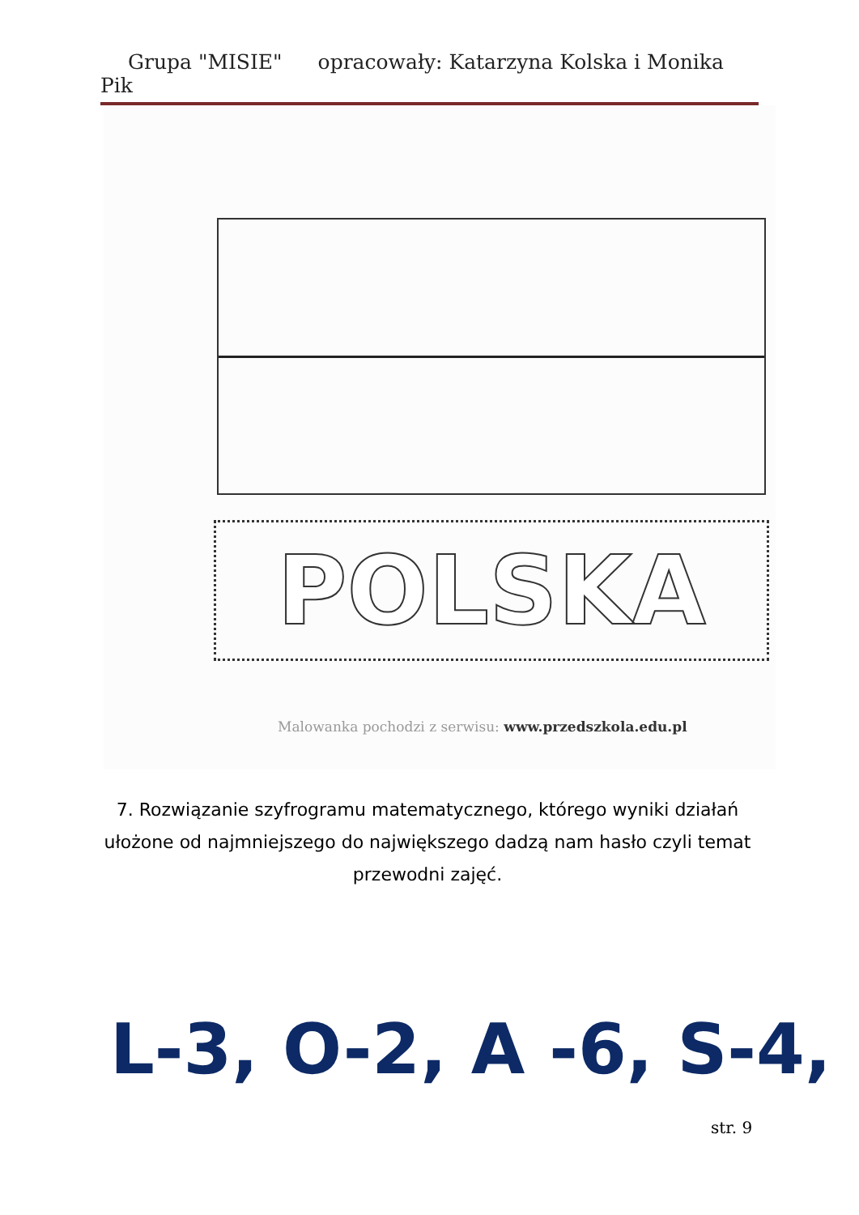Grupa "MISIE" opracowały: Katarzyna Kolska i Monika Pik
POLSKA
Malowanka pochodzi z serwisu: www.przedszkola.edu.pl
7. Rozwiązanie szyfrogramu matematycznego, którego wyniki działań ułożone od najmniejszego do największego dadzą nam hasło czyli temat przewodni zajęć.
L-3, O-2, A -6, S-4,
str. 9